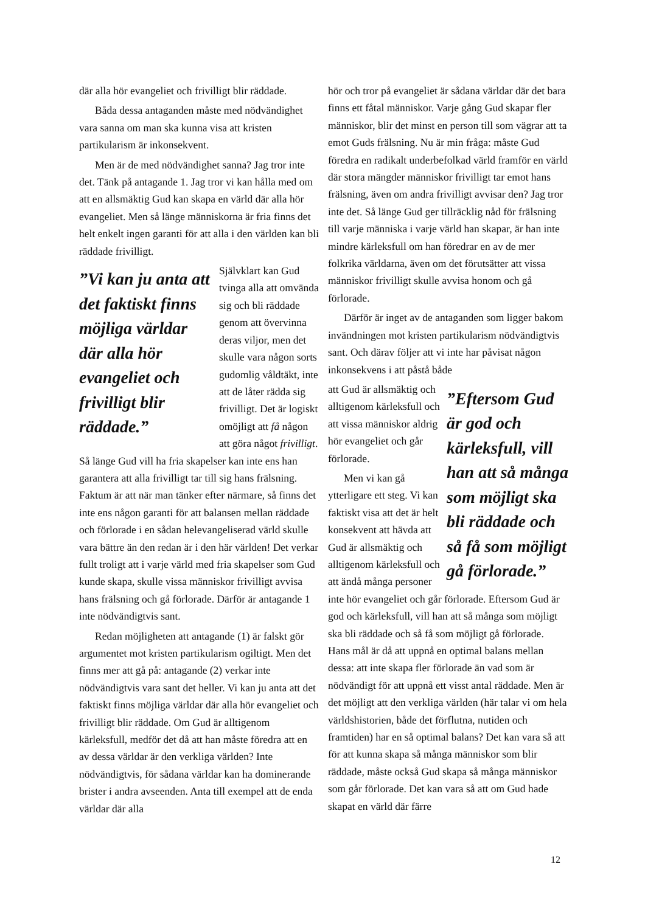där alla hör evangeliet och frivilligt blir räddade.
Båda dessa antaganden måste med nödvändighet vara sanna om man ska kunna visa att kristen partikularism är inkonsekvent.
Men är de med nödvändighet sanna? Jag tror inte det. Tänk på antagande 1. Jag tror vi kan hålla med om att en allsmäktig Gud kan skapa en värld där alla hör evangeliet. Men så länge människorna är fria finns det helt enkelt ingen garanti för att alla i den världen kan bli räddade frivilligt.
”Vi kan ju anta att det faktiskt finns möjliga världar där alla hör evangeliet och frivilligt blir räddade.”
Självklart kan Gud tvinga alla att omvända sig och bli räddade genom att övervinna deras viljor, men det skulle vara någon sorts gudomlig våldtäkt, inte att de låter rädda sig frivilligt. Det är logiskt omöjligt att få någon att göra något frivilligt. Så länge Gud vill ha fria skapelser kan inte ens han garantera att alla frivilligt tar till sig hans frälsning. Faktum är att när man tänker efter närmare, så finns det inte ens någon garanti för att balansen mellan räddade och förlorade i en sådan helevangeliserad värld skulle vara bättre än den redan är i den här världen! Det verkar fullt troligt att i varje värld med fria skapelser som Gud kunde skapa, skulle vissa människor frivilligt avvisa hans frälsning och gå förlorade. Därför är antagande 1 inte nödvändigtvis sant.
Redan möjligheten att antagande (1) är falskt gör argumentet mot kristen partikularism ogiltigt. Men det finns mer att gå på: antagande (2) verkar inte nödvändigtvis vara sant det heller. Vi kan ju anta att det faktiskt finns möjliga världar där alla hör evangeliet och frivilligt blir räddade. Om Gud är alltigenom kärleksfull, medför det då att han måste föredra att en av dessa världar är den verkliga världen? Inte nödvändigtvis, för sådana världar kan ha dominerande brister i andra avseenden. Anta till exempel att de enda världar där alla
hör och tror på evangeliet är sådana världar där det bara finns ett fåtal människor. Varje gång Gud skapar fler människor, blir det minst en person till som vägrar att ta emot Guds frälsning. Nu är min fråga: måste Gud föredra en radikalt underbefolkad värld framför en värld där stora mängder människor frivilligt tar emot hans frälsning, även om andra frivilligt avvisar den? Jag tror inte det. Så länge Gud ger tillräcklig nåd för frälsning till varje människa i varje värld han skapar, är han inte mindre kärleksfull om han föredrar en av de mer folkrika världarna, även om det förutsätter att vissa människor frivilligt skulle avvisa honom och gå förlorade.
Därför är inget av de antaganden som ligger bakom invändningen mot kristen partikularism nödvändigtvis sant. Och därav följer att vi inte har påvisat någon inkonsekvens i att påstå både
”Eftersom Gud är god och kärleksfull, vill han att så många som möjligt ska bli räddade och så få som möjligt gå förlorade.”
att Gud är allsmäktig och alltigenom kärleksfull och att vissa människor aldrig hör evangeliet och går förlorade.
Men vi kan gå ytterligare ett steg. Vi kan faktiskt visa att det är helt konsekvent att hävda att Gud är allsmäktig och alltigenom kärleksfull och att ändå många personer inte hör evangeliet och går förlorade. Eftersom Gud är god och kärleksfull, vill han att så många som möjligt ska bli räddade och så få som möjligt gå förlorade. Hans mål är då att uppnå en optimal balans mellan dessa: att inte skapa fler förlorade än vad som är nödvändigt för att uppnå ett visst antal räddade. Men är det möjligt att den verkliga världen (här talar vi om hela världshistorien, både det förflutna, nutiden och framtiden) har en så optimal balans? Det kan vara så att för att kunna skapa så många människor som blir räddade, måste också Gud skapa så många människor som går förlorade. Det kan vara så att om Gud hade skapat en värld där färre
12